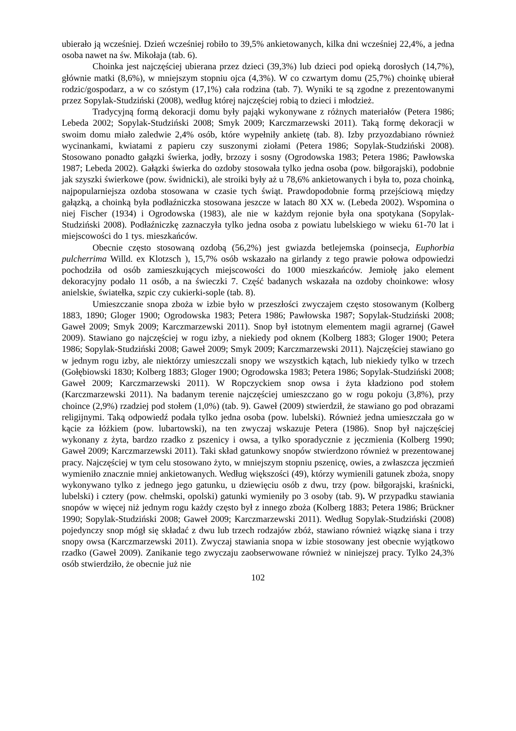ubierało ją wcześniej. Dzień wcześniej robiło to 39,5% ankietowanych, kilka dni wcześniej 22,4%, a jedna osoba nawet na św. Mikołaja (tab. 6).
Choinka jest najczęściej ubierana przez dzieci (39,3%) lub dzieci pod opieką dorosłych (14,7%), głównie matki (8,6%), w mniejszym stopniu ojca (4,3%). W co czwartym domu (25,7%) choinkę ubierał rodzic/gospodarz, a w co szóstym (17,1%) cała rodzina (tab. 7). Wyniki te są zgodne z prezentowanymi przez Sopylak-Studziński (2008), według której najczęściej robią to dzieci i młodzież.
Tradycyjną formą dekoracji domu były pająki wykonywane z różnych materiałów (Petera 1986; Lebeda 2002; Sopylak-Studziński 2008; Smyk 2009; Karczmarzewski 2011). Taką formę dekoracji w swoim domu miało zaledwie 2,4% osób, które wypełniły ankietę (tab. 8). Izby przyozdabiano również wycinankami, kwiatami z papieru czy suszonymi ziołami (Petera 1986; Sopylak-Studziński 2008). Stosowano ponadto gałązki świerka, jodły, brzozy i sosny (Ogrodowska 1983; Petera 1986; Pawłowska 1987; Lebeda 2002). Gałązki świerka do ozdoby stosowała tylko jedna osoba (pow. biłgorajski), podobnie jak szyszki świerkowe (pow. świdnicki), ale stroiki były aż u 78,6% ankietowanych i była to, poza choinką, najpopularniejsza ozdoba stosowana w czasie tych świąt. Prawdopodobnie formą przejściową między gałązką, a choinką była podłaźniczka stosowana jeszcze w latach 80 XX w. (Lebeda 2002). Wspomina o niej Fischer (1934) i Ogrodowska (1983), ale nie w każdym rejonie była ona spotykana (Sopylak-Studziński 2008). Podłaźniczkę zaznaczyła tylko jedna osoba z powiatu lubelskiego w wieku 61-70 lat i miejscowości do 1 tys. mieszkańców.
Obecnie często stosowaną ozdobą (56,2%) jest gwiazda betlejemska (poinsecja, Euphorbia pulcherrima Willd. ex Klotzsch ), 15,7% osób wskazało na girlandy z tego prawie połowa odpowiedzi pochodziła od osób zamieszkujących miejscowości do 1000 mieszkańców. Jemiołę jako element dekoracyjny podało 11 osób, a na świeczki 7. Część badanych wskazała na ozdoby choinkowe: włosy anielskie, światełka, szpic czy cukierki-sople (tab. 8).
Umieszczanie snopa zboża w izbie było w przeszłości zwyczajem często stosowanym (Kolberg 1883, 1890; Gloger 1900; Ogrodowska 1983; Petera 1986; Pawłowska 1987; Sopylak-Studziński 2008; Gaweł 2009; Smyk 2009; Karczmarzewski 2011). Snop był istotnym elementem magii agrarnej (Gaweł 2009). Stawiano go najczęściej w rogu izby, a niekiedy pod oknem (Kolberg 1883; Gloger 1900; Petera 1986; Sopylak-Studziński 2008; Gaweł 2009; Smyk 2009; Karczmarzewski 2011). Najczęściej stawiano go w jednym rogu izby, ale niektórzy umieszczali snopy we wszystkich kątach, lub niekiedy tylko w trzech (Gołębiowski 1830; Kolberg 1883; Gloger 1900; Ogrodowska 1983; Petera 1986; Sopylak-Studziński 2008; Gaweł 2009; Karczmarzewski 2011). W Ropczyckiem snop owsa i żyta kładziono pod stołem (Karczmarzewski 2011). Na badanym terenie najczęściej umieszczano go w rogu pokoju (3,8%), przy choince (2,9%) rzadziej pod stołem (1,0%) (tab. 9). Gaweł (2009) stwierdził, że stawiano go pod obrazami religijnymi. Taką odpowiedź podała tylko jedna osoba (pow. lubelski). Również jedna umieszczała go w kącie za łóżkiem (pow. lubartowski), na ten zwyczaj wskazuje Petera (1986). Snop był najczęściej wykonany z żyta, bardzo rzadko z pszenicy i owsa, a tylko sporadycznie z jęczmienia (Kolberg 1990; Gaweł 2009; Karczmarzewski 2011). Taki skład gatunkowy snopów stwierdzono również w prezentowanej pracy. Najczęściej w tym celu stosowano żyto, w mniejszym stopniu pszenicę, owies, a zwłaszcza jęczmień wymieniło znacznie mniej ankietowanych. Według większości (49), którzy wymienili gatunek zboża, snopy wykonywano tylko z jednego jego gatunku, u dziewięciu osób z dwu, trzy (pow. biłgorajski, kraśnicki, lubelski) i cztery (pow. chełmski, opolski) gatunki wymieniły po 3 osoby (tab. 9). W przypadku stawiania snopów w więcej niż jednym rogu każdy często był z innego zboża (Kolberg 1883; Petera 1986; Brückner 1990; Sopylak-Studziński 2008; Gaweł 2009; Karczmarzewski 2011). Według Sopylak-Studziński (2008) pojedynczy snop mógł się składać z dwu lub trzech rodzajów zbóż, stawiano również wiązkę siana i trzy snopy owsa (Karczmarzewski 2011). Zwyczaj stawiania snopa w izbie stosowany jest obecnie wyjątkowo rzadko (Gaweł 2009). Zanikanie tego zwyczaju zaobserwowane również w niniejszej pracy. Tylko 24,3% osób stwierdziło, że obecnie już nie
102